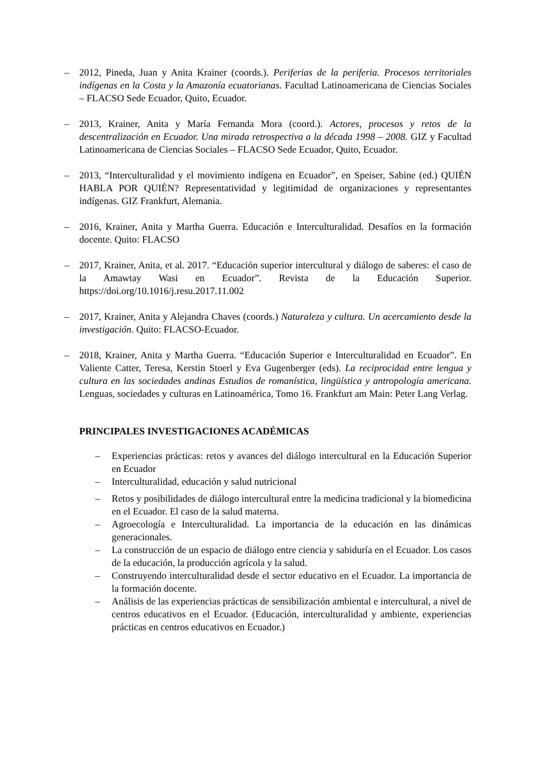– 2012, Pineda, Juan y Anita Krainer (coords.). Periferias de la periferia. Procesos territoriales indígenas en la Costa y la Amazonía ecuatorianas. Facultad Latinoamericana de Ciencias Sociales – FLACSO Sede Ecuador, Quito, Ecuador.
– 2013, Krainer, Anita y María Fernanda Mora (coord.). Actores, procesos y retos de la descentralización en Ecuador. Una mirada retrospectiva a la década 1998 – 2008. GIZ y Facultad Latinoamericana de Ciencias Sociales – FLACSO Sede Ecuador, Quito, Ecuador.
– 2013, “Interculturalidad y el movimiento indígena en Ecuador”, en Speiser, Sabine (ed.) QUIÉN HABLA POR QUIÉN? Representatividad y legitimidad de organizaciones y representantes indígenas. GIZ Frankfurt, Alemania.
– 2016, Krainer, Anita y Martha Guerra. Educación e Interculturalidad. Desafíos en la formación docente. Quito: FLACSO
– 2017, Krainer, Anita, et al. 2017. “Educación superior intercultural y diálogo de saberes: el caso de la Amawtay Wasi en Ecuador”. Revista de la Educación Superior. https://doi.org/10.1016/j.resu.2017.11.002
– 2017, Krainer, Anita y Alejandra Chaves (coords.) Naturaleza y cultura. Un acercamiento desde la investigación. Quito: FLACSO-Ecuador.
– 2018, Krainer, Anita y Martha Guerra. “Educación Superior e Interculturalidad en Ecuador”. En Valiente Catter, Teresa, Kerstin Stoerl y Eva Gugenberger (eds). La reciprocidad entre lengua y cultura en las sociedades andinas Estudios de romanística, lingüística y antropología americana. Lenguas, sociedades y culturas en Latinoamérica, Tomo 16. Frankfurt am Main: Peter Lang Verlag.
PRINCIPALES INVESTIGACIONES ACADÉMICAS
– Experiencias prácticas: retos y avances del diálogo intercultural en la Educación Superior en Ecuador
– Interculturalidad, educación y salud nutricional
– Retos y posibilidades de diálogo intercultural entre la medicina tradicional y la biomedicina en el Ecuador. El caso de la salud materna.
– Agroecología e Interculturalidad. La importancia de la educación en las dinámicas generacionales.
– La construcción de un espacio de diálogo entre ciencia y sabiduría en el Ecuador. Los casos de la educación, la producción agrícola y la salud.
– Construyendo interculturalidad desde el sector educativo en el Ecuador. La importancia de la formación docente.
– Análisis de las experiencias prácticas de sensibilización ambiental e intercultural, a nivel de centros educativos en el Ecuador. (Educación, interculturalidad y ambiente, experiencias prácticas en centros educativos en Ecuador.)